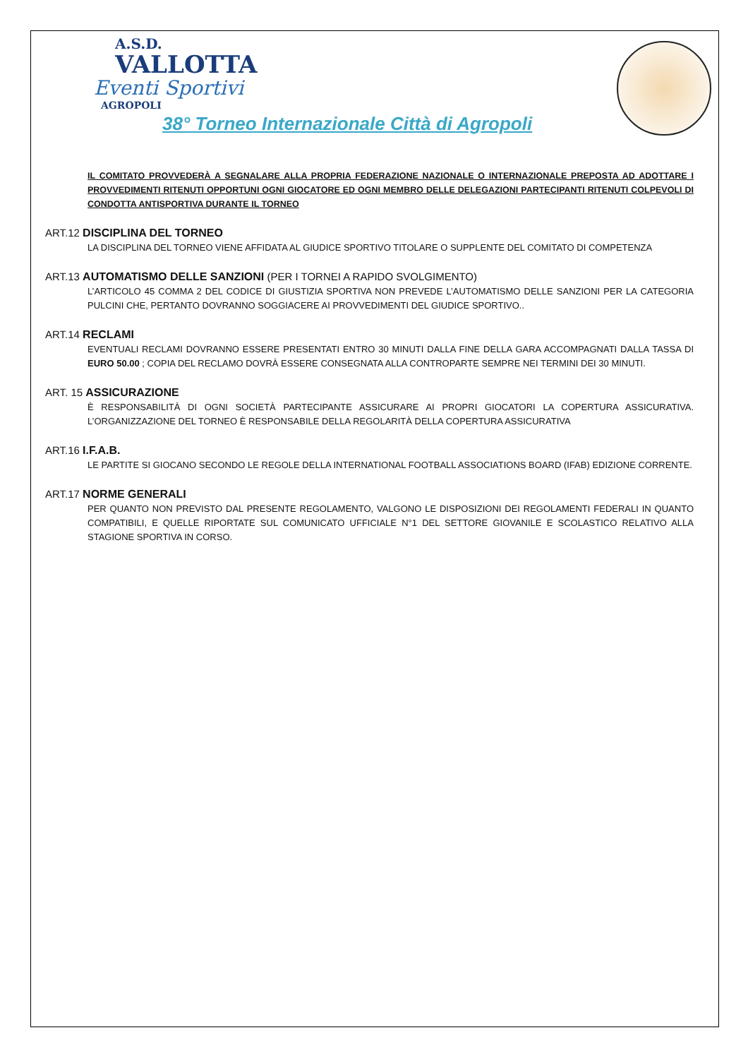A.S.D.
VALLOTTA
Eventi Sportivi
AGROPOLI
38° Torneo Internazionale Città di Agropoli
IL COMITATO PROVVEDERÀ A SEGNALARE ALLA PROPRIA FEDERAZIONE NAZIONALE O INTERNAZIONALE PREPOSTA AD ADOTTARE I PROVVEDIMENTI RITENUTI OPPORTUNI OGNI GIOCATORE ED OGNI MEMBRO DELLE DELEGAZIONI PARTECIPANTI RITENUTI COLPEVOLI DI CONDOTTA ANTISPORTIVA DURANTE IL TORNEO
ART.12 DISCIPLINA DEL TORNEO
LA DISCIPLINA DEL TORNEO VIENE AFFIDATA AL GIUDICE SPORTIVO TITOLARE O SUPPLENTE DEL COMITATO DI COMPETENZA
ART.13 AUTOMATISMO DELLE SANZIONI (PER I TORNEI A RAPIDO SVOLGIMENTO)
L’ARTICOLO 45 COMMA 2 DEL CODICE DI GIUSTIZIA SPORTIVA NON PREVEDE L’AUTOMATISMO DELLE SANZIONI PER LA CATEGORIA PULCINI CHE, PERTANTO DOVRANNO SOGGIACERE AI PROVVEDIMENTI DEL GIUDICE SPORTIVO..
ART.14 RECLAMI
EVENTUALI RECLAMI DOVRANNO ESSERE PRESENTATI ENTRO 30 MINUTI DALLA FINE DELLA GARA ACCOMPAGNATI DALLA TASSA DI EURO 50.00 ; COPIA DEL RECLAMO DOVRÀ ESSERE CONSEGNATA ALLA CONTROPARTE SEMPRE NEI TERMINI DEI 30 MINUTI.
ART. 15 ASSICURAZIONE
È RESPONSABILITÀ DI OGNI SOCIETÀ PARTECIPANTE ASSICURARE AI PROPRI GIOCATORI LA COPERTURA ASSICURATIVA. L’ORGANIZZAZIONE DEL TORNEO È RESPONSABILE DELLA REGOLARITÀ DELLA COPERTURA ASSICURATIVA
ART.16 I.F.A.B.
LE PARTITE SI GIOCANO SECONDO LE REGOLE DELLA INTERNATIONAL FOOTBALL ASSOCIATIONS BOARD (IFAB) EDIZIONE CORRENTE.
ART.17 NORME GENERALI
PER QUANTO NON PREVISTO DAL PRESENTE REGOLAMENTO, VALGONO LE DISPOSIZIONI DEI REGOLAMENTI FEDERALI IN QUANTO COMPATIBILI, E QUELLE RIPORTATE SUL COMUNICATO UFFICIALE N°1 DEL SETTORE GIOVANILE E SCOLASTICO RELATIVO ALLA STAGIONE SPORTIVA IN CORSO.